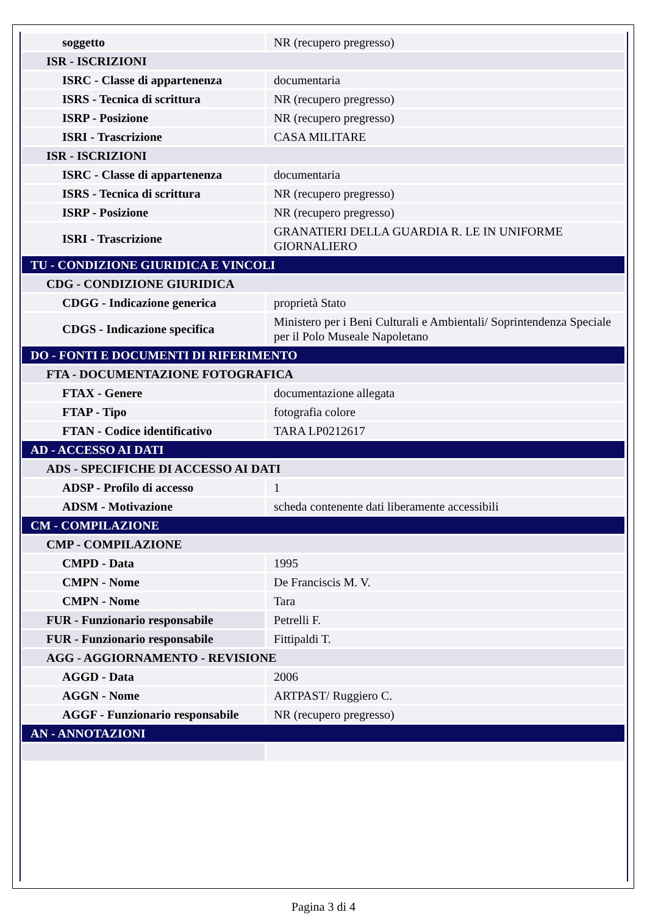| soggetto | NR (recupero pregresso) |
| ISR - ISCRIZIONI | |
| ISRC - Classe di appartenenza | documentaria |
| ISRS - Tecnica di scrittura | NR (recupero pregresso) |
| ISRP - Posizione | NR (recupero pregresso) |
| ISRI - Trascrizione | CASA MILITARE |
| ISR - ISCRIZIONI | |
| ISRC - Classe di appartenenza | documentaria |
| ISRS - Tecnica di scrittura | NR (recupero pregresso) |
| ISRP - Posizione | NR (recupero pregresso) |
| ISRI - Trascrizione | GRANATIERI DELLA GUARDIA R. LE IN UNIFORME GIORNALIERO |
| TU - CONDIZIONE GIURIDICA E VINCOLI | |
| CDG - CONDIZIONE GIURIDICA | |
| CDGG - Indicazione generica | proprietà Stato |
| CDGS - Indicazione specifica | Ministero per i Beni Culturali e Ambientali/ Soprintendenza Speciale per il Polo Museale Napoletano |
| DO - FONTI E DOCUMENTI DI RIFERIMENTO | |
| FTA - DOCUMENTAZIONE FOTOGRAFICA | |
| FTAX - Genere | documentazione allegata |
| FTAP - Tipo | fotografia colore |
| FTAN - Codice identificativo | TARA LP0212617 |
| AD - ACCESSO AI DATI | |
| ADS - SPECIFICHE DI ACCESSO AI DATI | |
| ADSP - Profilo di accesso | 1 |
| ADSM - Motivazione | scheda contenente dati liberamente accessibili |
| CM - COMPILAZIONE | |
| CMP - COMPILAZIONE | |
| CMPD - Data | 1995 |
| CMPN - Nome | De Franciscis M. V. |
| CMPN - Nome | Tara |
| FUR - Funzionario responsabile | Petrelli F. |
| FUR - Funzionario responsabile | Fittipaldi T. |
| AGG - AGGIORNAMENTO - REVISIONE | |
| AGGD - Data | 2006 |
| AGGN - Nome | ARTPAST/ Ruggiero C. |
| AGGF - Funzionario responsabile | NR (recupero pregresso) |
| AN - ANNOTAZIONI | |
Pagina 3 di 4